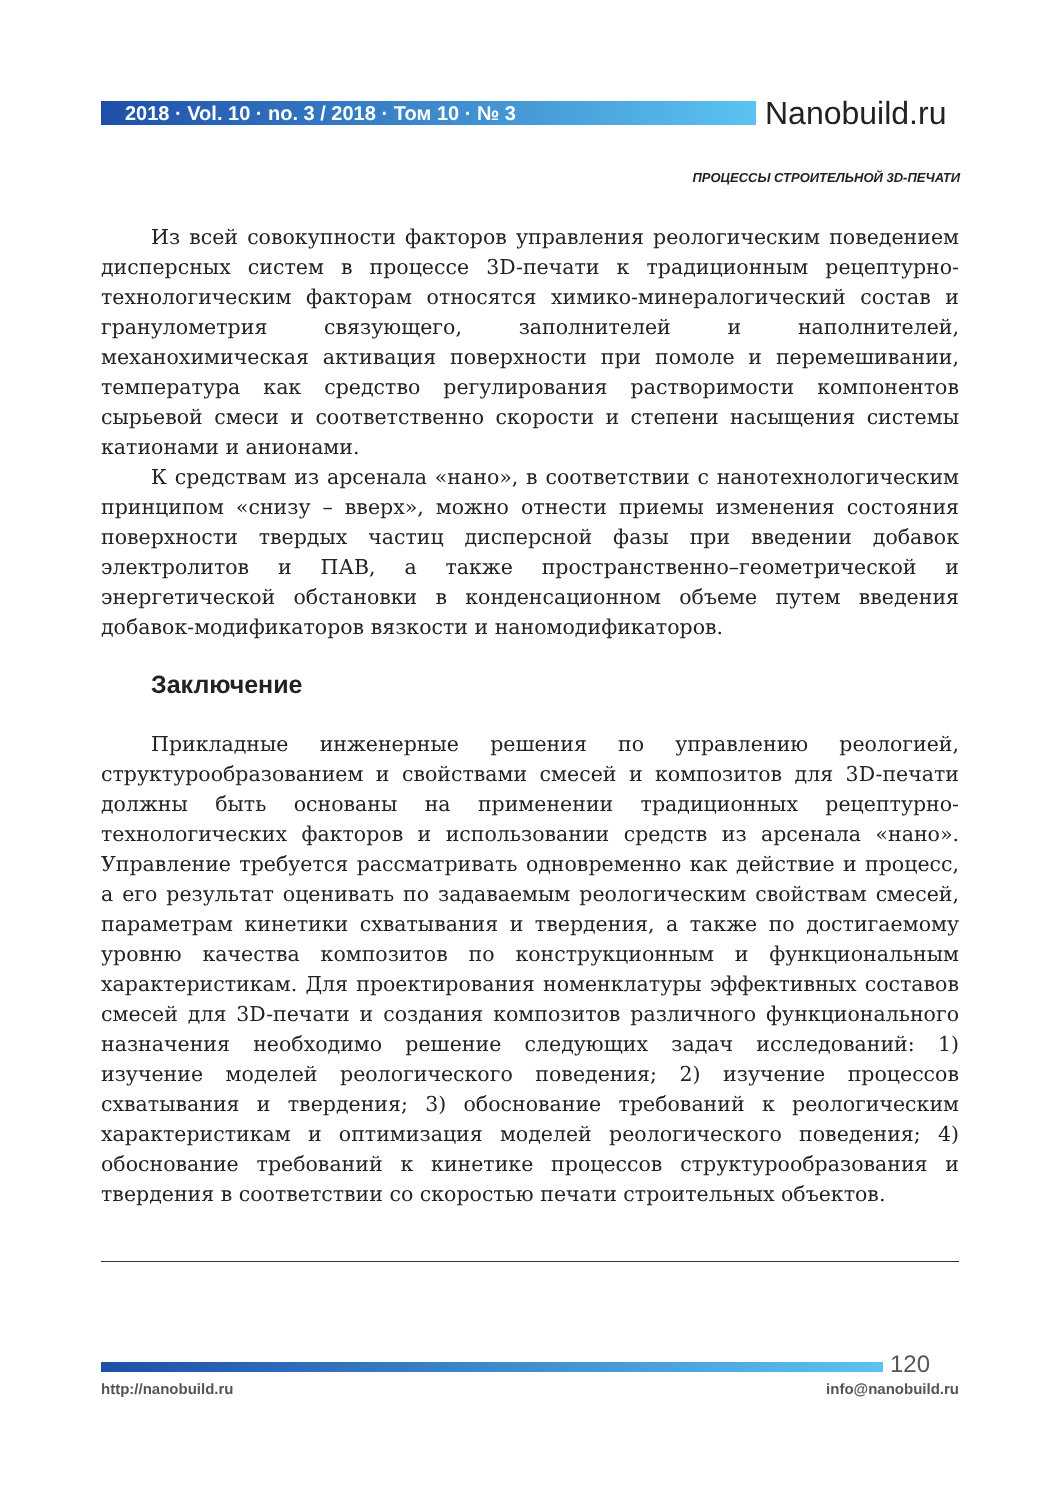2018 · Vol. 10 · no. 3 / 2018 · Том 10 · № 3
Nanobuild.ru
ПРОЦЕССЫ СТРОИТЕЛЬНОЙ 3D-ПЕЧАТИ
Из всей совокупности факторов управления реологическим поведением дисперсных систем в процессе 3D-печати к традиционным рецептурно-технологическим факторам относятся химико-минералогический состав и гранулометрия связующего, заполнителей и наполнителей, механохимическая активация поверхности при помоле и перемешивании, температура как средство регулирования растворимости компонентов сырьевой смеси и соответственно скорости и степени насыщения системы катионами и анионами.
К средствам из арсенала «нано», в соответствии с нанотехнологическим принципом «снизу – вверх», можно отнести приемы изменения состояния поверхности твердых частиц дисперсной фазы при введении добавок электролитов и ПАВ, а также пространственно–геометрической и энергетической обстановки в конденсационном объеме путем введения добавок-модификаторов вязкости и наномодификаторов.
Заключение
Прикладные инженерные решения по управлению реологией, структурообразованием и свойствами смесей и композитов для 3D-печати должны быть основаны на применении традиционных рецептурно-технологических факторов и использовании средств из арсенала «нано». Управление требуется рассматривать одновременно как действие и процесс, а его результат оценивать по задаваемым реологическим свойствам смесей, параметрам кинетики схватывания и твердения, а также по достигаемому уровню качества композитов по конструкционным и функциональным характеристикам. Для проектирования номенклатуры эффективных составов смесей для 3D-печати и создания композитов различного функционального назначения необходимо решение следующих задач исследований: 1) изучение моделей реологического поведения; 2) изучение процессов схватывания и твердения; 3) обоснование требований к реологическим характеристикам и оптимизация моделей реологического поведения; 4) обоснование требований к кинетике процессов структурообразования и твердения в соответствии со скоростью печати строительных объектов.
120
http://nanobuild.ru info@nanobuild.ru